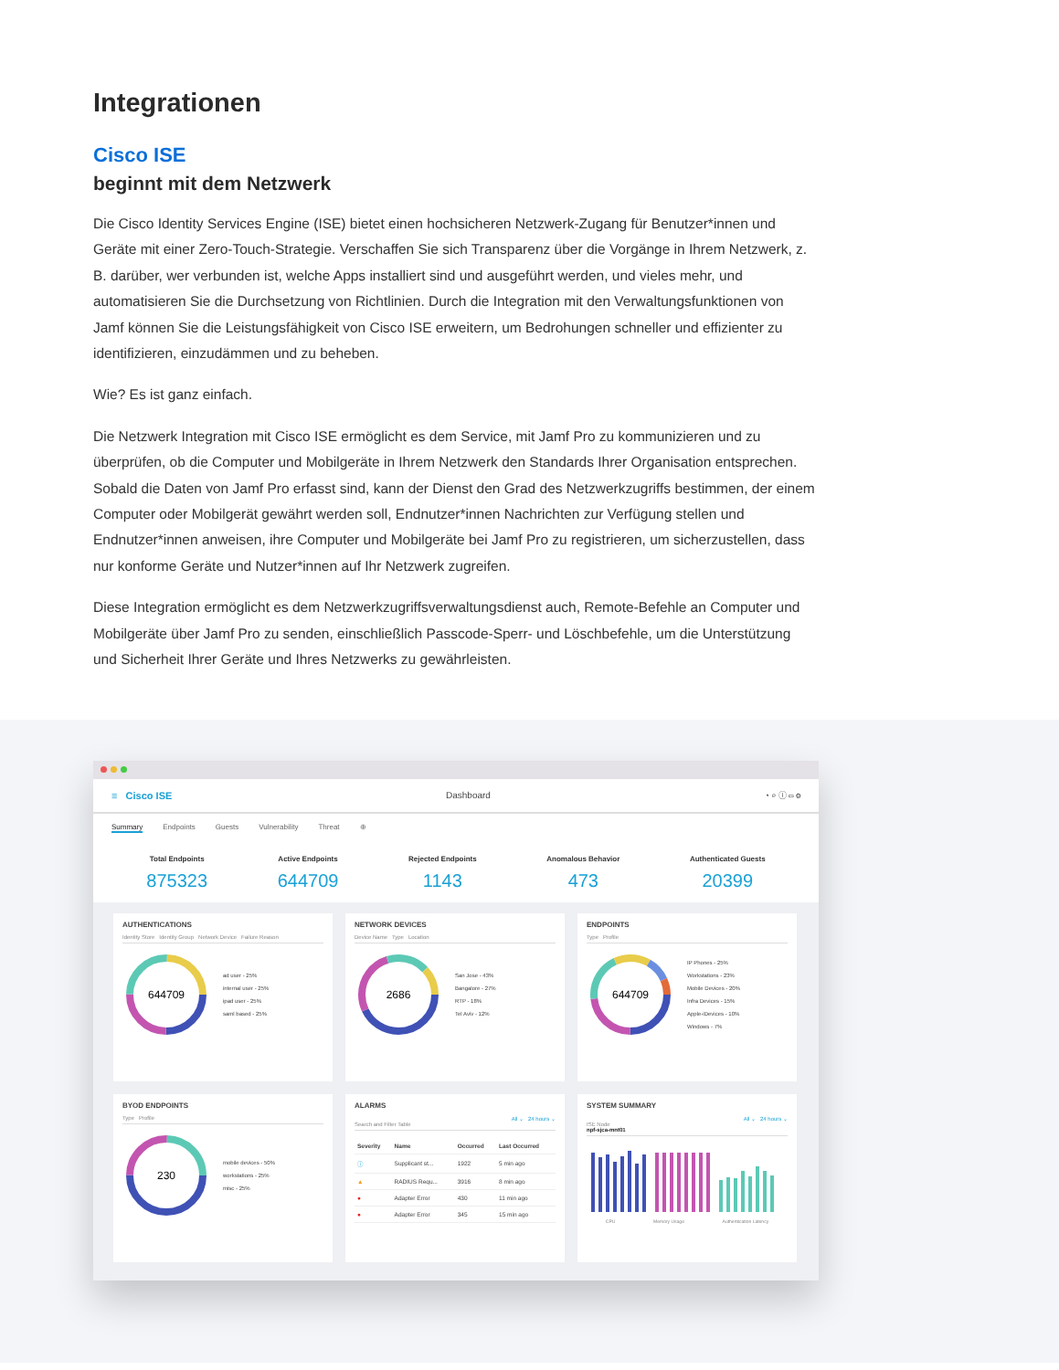Integrationen
Cisco ISE
beginnt mit dem Netzwerk
Die Cisco Identity Services Engine (ISE) bietet einen hochsicheren Netzwerk-Zugang für Benutzer*innen und Geräte mit einer Zero-Touch-Strategie. Verschaffen Sie sich Transparenz über die Vorgänge in Ihrem Netzwerk, z. B. darüber, wer verbunden ist, welche Apps installiert sind und ausgeführt werden, und vieles mehr, und automatisieren Sie die Durchsetzung von Richtlinien. Durch die Integration mit den Verwaltungsfunktionen von Jamf können Sie die Leistungsfähigkeit von Cisco ISE erweitern, um Bedrohungen schneller und effizienter zu identifizieren, einzudämmen und zu beheben.
Wie? Es ist ganz einfach.
Die Netzwerk Integration mit Cisco ISE ermöglicht es dem Service, mit Jamf Pro zu kommunizieren und zu überprüfen, ob die Computer und Mobilgeräte in Ihrem Netzwerk den Standards Ihrer Organisation entsprechen. Sobald die Daten von Jamf Pro erfasst sind, kann der Dienst den Grad des Netzwerkzugriffs bestimmen, der einem Computer oder Mobilgerät gewährt werden soll, Endnutzer*innen Nachrichten zur Verfügung stellen und Endnutzer*innen anweisen, ihre Computer und Mobilgeräte bei Jamf Pro zu registrieren, um sicherzustellen, dass nur konforme Geräte und Nutzer*innen auf Ihr Netzwerk zugreifen.
Diese Integration ermöglicht es dem Netzwerkzugriffsverwaltungsdienst auch, Remote-Befehle an Computer und Mobilgeräte über Jamf Pro zu senden, einschließlich Passcode-Sperr- und Löschbefehle, um die Unterstützung und Sicherheit Ihrer Geräte und Ihres Netzwerks zu gewährleisten.
≡ Cisco ISE Dashboard ◔ ⌕ ⓘ ▭ ⚙
Summary Endpoints Guests Vulnerability Threat ⊕
Total Endpoints
875323
Active Endpoints
644709
Rejected Endpoints
1143
Anomalous Behavior
473
Authenticated Guests
20399
AUTHENTICATIONS
Identity Store Identity Group Network Device Failure Reason
644709
ad user - 25%
internal user - 25%
ipad user - 25%
saml based - 25%
NETWORK DEVICES
Device Name Type Location
2686
San Jose - 43%
Bangalore - 27%
RTP - 18%
Tel Aviv - 12%
ENDPOINTS
Type Profile
644709
IP Phones - 25%
Workstations - 23%
Mobile Devices - 20%
Infra Devices - 15%
Apple-iDevices - 10%
Windows - 7%
BYOD ENDPOINTS
Type Profile
230
mobile devices - 50%
workstations - 25%
misc - 25%
ALARMS
All ⌄ 24 hours ⌄
Search and Filter Table
| Severity | Name | Occurred | Last Occurred |
| --- | --- | --- | --- |
| ⓘ | Supplicant st... | 1922 | 5 min ago |
| ▲ | RADIUS Requ... | 3916 | 8 min ago |
| ● | Adapter Error | 430 | 11 min ago |
| ● | Adapter Error | 345 | 15 min ago |
SYSTEM SUMMARY
All ⌄ 24 hours ⌄
ISE Node
npf-sjca-mnt01
CPU Memory Usage Authentication Latency